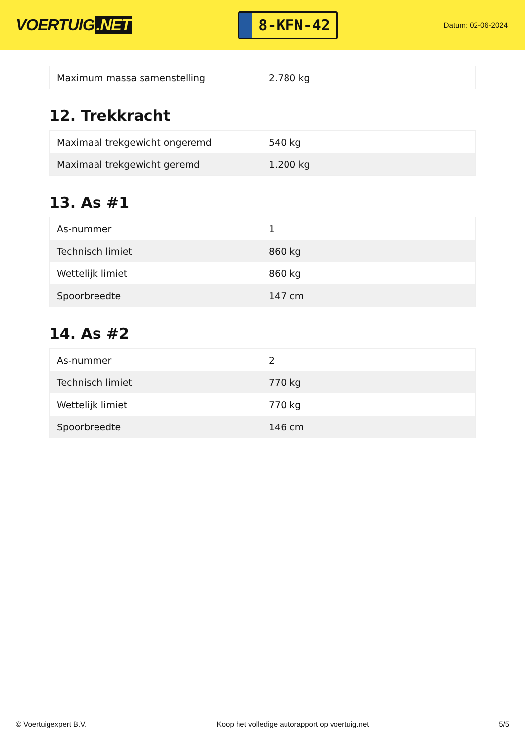VOERTUIG.NET
8-KFN-42
Datum: 02-06-2024
| Maximum massa samenstelling | 2.780 kg |
12. Trekkracht
| Maximaal trekgewicht ongeremd | 540 kg |
| Maximaal trekgewicht geremd | 1.200 kg |
13. As #1
| As-nummer | 1 |
| Technisch limiet | 860 kg |
| Wettelijk limiet | 860 kg |
| Spoorbreedte | 147 cm |
14. As #2
| As-nummer | 2 |
| Technisch limiet | 770 kg |
| Wettelijk limiet | 770 kg |
| Spoorbreedte | 146 cm |
© Voertuigexpert B.V. Koop het volledige autorapport op voertuig.net 5/5